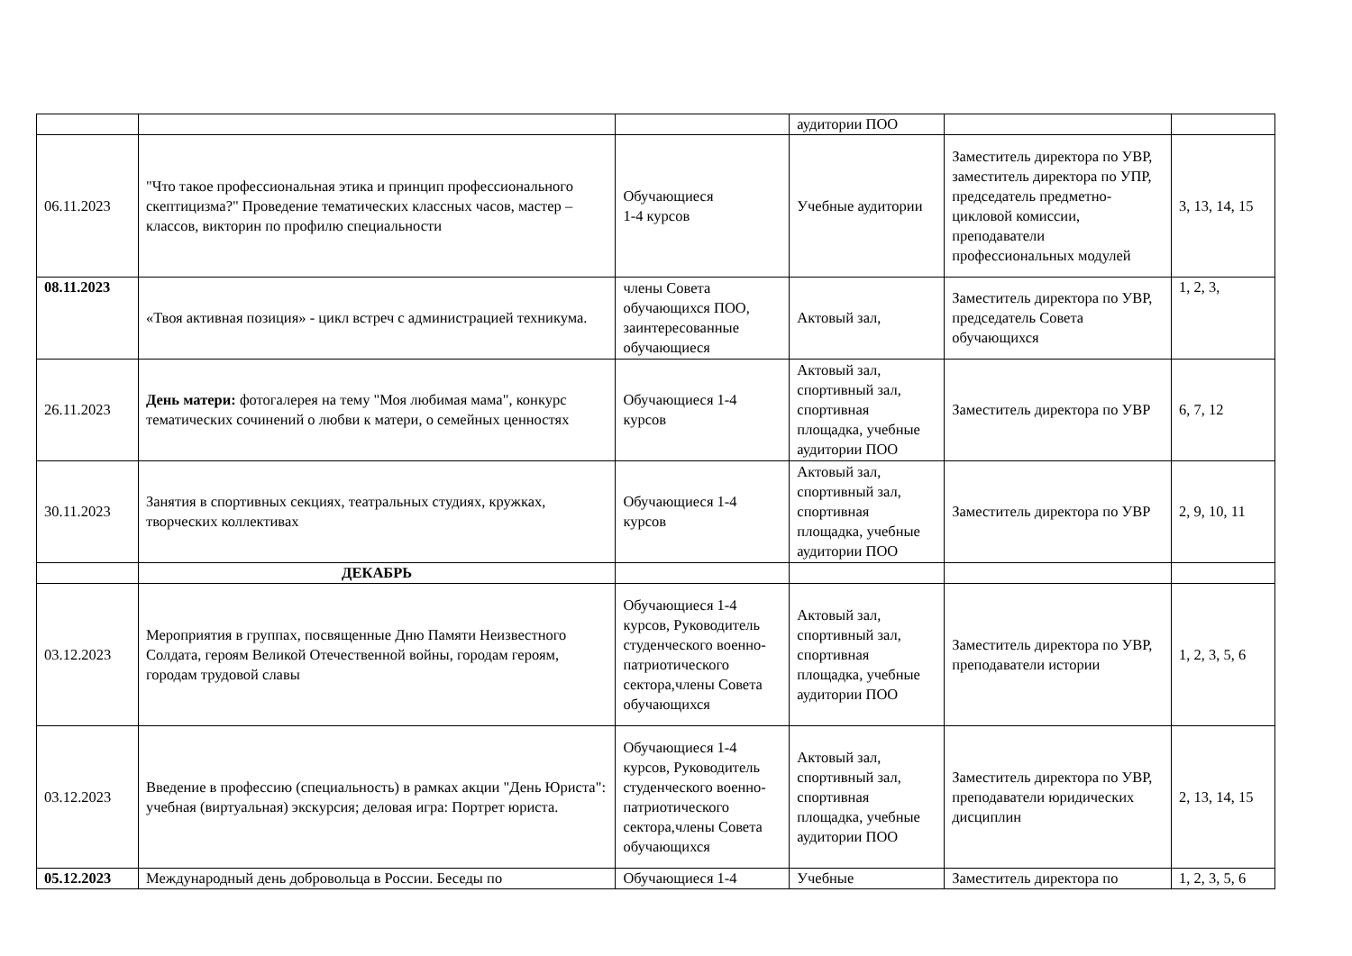| | | | аудитории ПОО | | |
| 06.11.2023 | "Что такое профессиональная этика и принцип профессионального скептицизма?" Проведение тематических классных часов, мастер – классов, викторин по профилю специальности | Обучающиеся 1-4 курсов | Учебные аудитории | Заместитель директора по УВР, заместитель директора по УПР, председатель предметно-цикловой комиссии, преподаватели профессиональных модулей | 3, 13, 14, 15 |
| 08.11.2023 | «Твоя активная позиция» - цикл встреч с администрацией техникума. | члены Совета обучающихся ПОО, заинтересованные обучающиеся | Актовый зал, | Заместитель директора по УВР, председатель Совета обучающихся | 1, 2, 3, |
| 26.11.2023 | День матери: фотогалерея на тему "Моя любимая мама", конкурс тематических сочинений о любви к матери, о семейных ценностях | Обучающиеся 1-4 курсов | Актовый зал, спортивный зал, спортивная площадка, учебные аудитории ПОО | Заместитель директора по УВР | 6, 7, 12 |
| 30.11.2023 | Занятия в спортивных секциях, театральных студиях, кружках, творческих коллективах | Обучающиеся 1-4 курсов | Актовый зал, спортивный зал, спортивная площадка, учебные аудитории ПОО | Заместитель директора по УВР | 2, 9, 10, 11 |
| | ДЕКАБРЬ | | | | |
| 03.12.2023 | Мероприятия в группах, посвященные Дню Памяти Неизвестного Солдата, героям Великой Отечественной войны, городам героям, городам трудовой славы | Обучающиеся 1-4 курсов, Руководитель студенческого военно-патриотического сектора,члены Совета обучающихся | Актовый зал, спортивный зал, спортивная площадка, учебные аудитории ПОО | Заместитель директора по УВР, преподаватели истории | 1, 2, 3, 5, 6 |
| 03.12.2023 | Введение в профессию (специальность) в рамках акции "День Юриста": учебная (виртуальная) экскурсия; деловая игра: Портрет юриста. | Обучающиеся 1-4 курсов, Руководитель студенческого военно-патриотического сектора,члены Совета обучающихся | Актовый зал, спортивный зал, спортивная площадка, учебные аудитории ПОО | Заместитель директора по УВР, преподаватели юридических дисциплин | 2, 13, 14, 15 |
| 05.12.2023 | Международный день добровольца в России. Беседы по | Обучающиеся 1-4 | Учебные | Заместитель директора по | 1, 2, 3, 5, 6 |